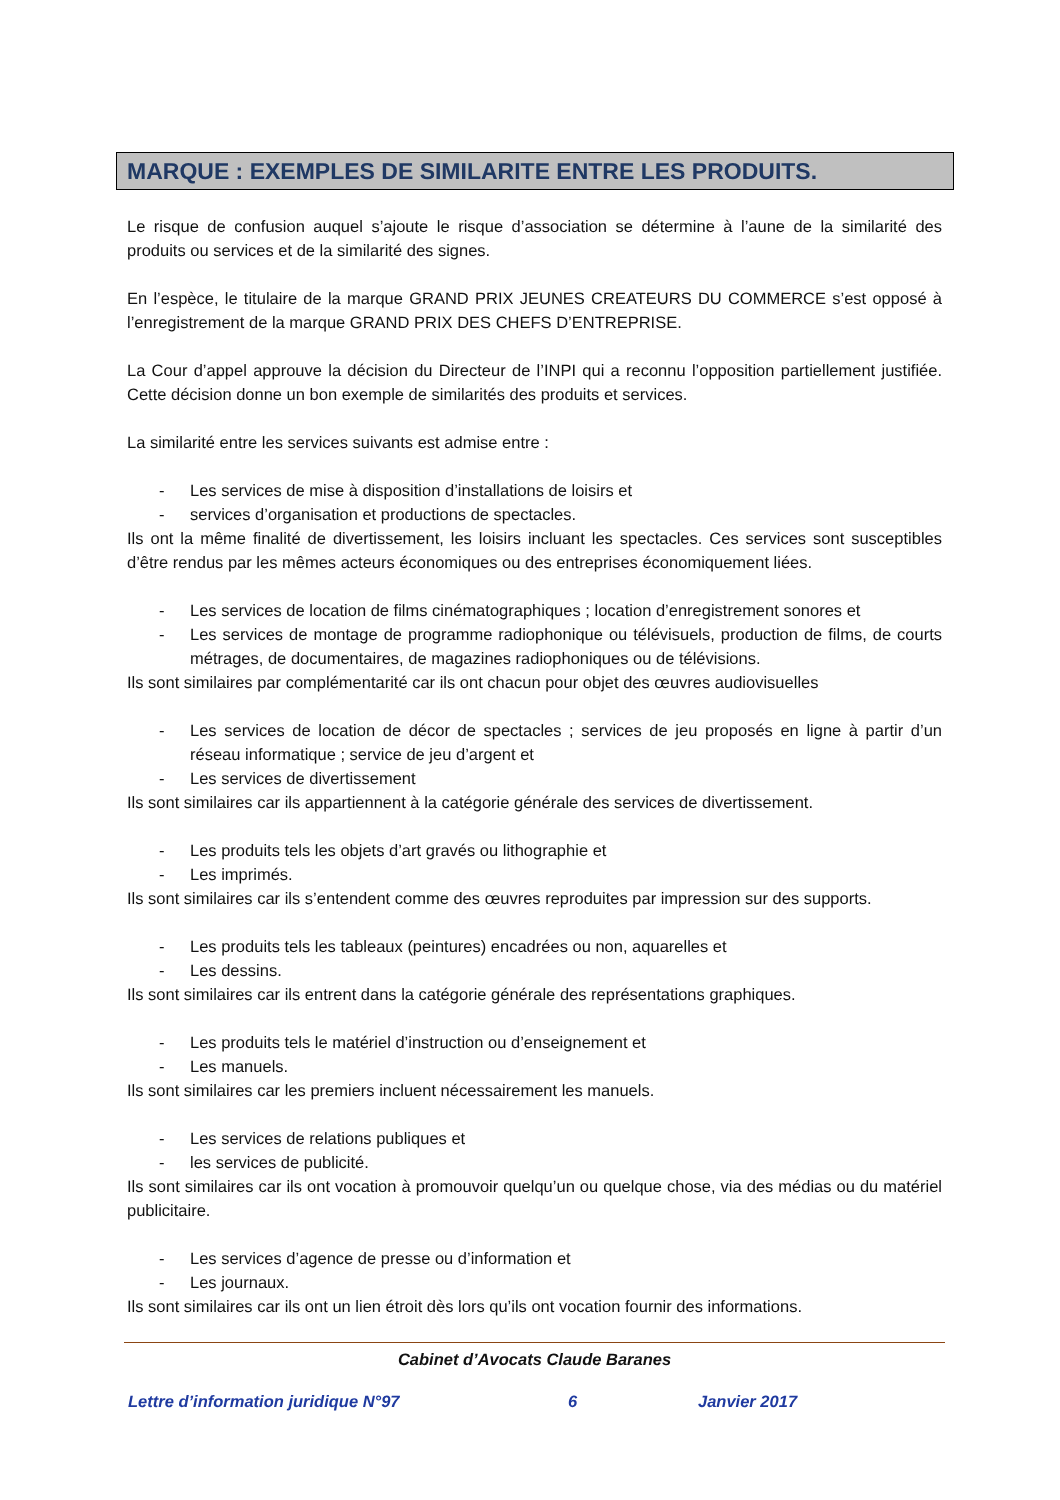MARQUE : EXEMPLES DE SIMILARITE ENTRE LES PRODUITS.
Le risque de confusion auquel s’ajoute le risque d’association se détermine à l’aune de la similarité des produits ou services et de la similarité des signes.
En l’espèce, le titulaire de la marque GRAND PRIX JEUNES CREATEURS DU COMMERCE s’est opposé à l’enregistrement de la marque GRAND PRIX DES CHEFS D’ENTREPRISE.
La Cour d’appel approuve la décision du Directeur de l’INPI qui a reconnu l’opposition partiellement justifiée. Cette décision donne un bon exemple de similarités des produits et services.
La similarité entre les services suivants est admise entre :
- Les services de mise à disposition d’installations de loisirs et
- services d’organisation et productions de spectacles.
Ils ont la même finalité de divertissement, les loisirs incluant les spectacles. Ces services sont susceptibles d’être rendus par les mêmes acteurs économiques ou des entreprises économiquement liées.
- Les services de location de films cinématographiques ; location d’enregistrement sonores et
- Les services de montage de programme radiophonique ou télévisuels, production de films, de courts métrages, de documentaires, de magazines radiophoniques ou de télévisions.
Ils sont similaires par complémentarité car ils ont chacun pour objet des œuvres audiovisuelles
- Les services de location de décor de spectacles ; services de jeu proposés en ligne à partir d’un réseau informatique ; service de jeu d’argent et
- Les services de divertissement
Ils sont similaires car ils appartiennent à la catégorie générale des services de divertissement.
- Les produits tels les objets d’art gravés ou lithographie et
- Les imprimés.
Ils sont similaires car ils s’entendent comme des œuvres reproduites par impression sur des supports.
- Les produits tels les tableaux (peintures) encadrées ou non, aquarelles et
- Les dessins.
Ils sont similaires car ils entrent dans la catégorie générale des représentations graphiques.
- Les produits tels le matériel d’instruction ou d’enseignement et
- Les manuels.
Ils sont similaires car les premiers incluent nécessairement les manuels.
- Les services de relations publiques et
- les services de publicité.
Ils sont similaires car ils ont vocation à promouvoir quelqu’un ou quelque chose, via des médias ou du matériel publicitaire.
- Les services d’agence de presse ou d’information et
- Les journaux.
Ils sont similaires car ils ont un lien étroit dès lors qu’ils ont vocation fournir des informations.
Cabinet d’Avocats Claude Baranes
Lettre d’information juridique N°97 6 Janvier 2017